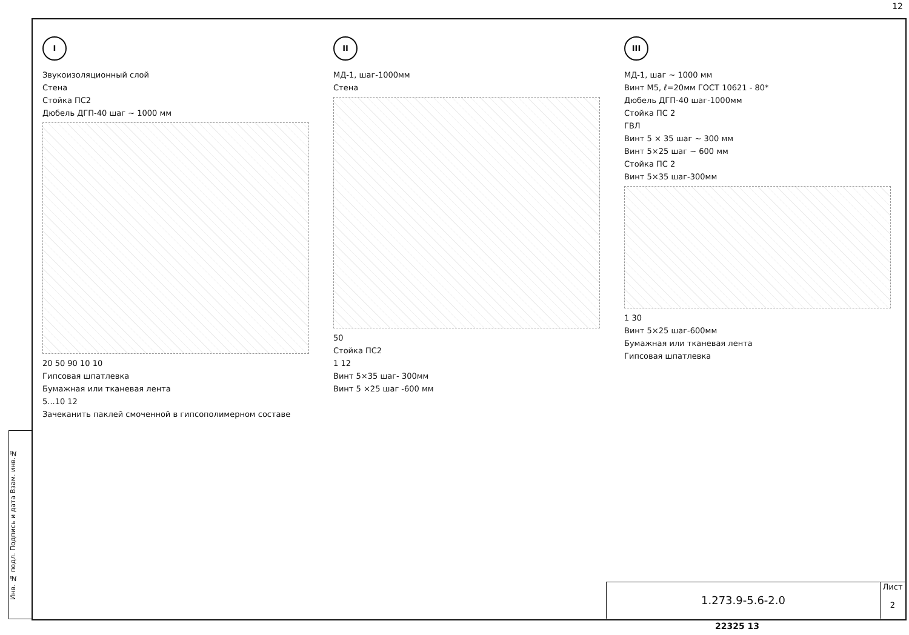12
Инв. № подл. Подпись и дата Взам. инв.№
I
Звукоизоляционный слой
Стена
Стойка ПС2
Дюбель ДГП-40 шаг ~ 1000 мм
20 50 90 10 10
Гипсовая шпатлевка
Бумажная или тканевая лента
5...10 12
Зачеканить паклей смоченной в гипсополимерном составе
II
МД-1, шаг-1000мм
Стена
50
Стойка ПС2
1 12
Винт 5×35 шаг- 300мм
Винт 5 ×25 шаг -600 мм
III
МД-1, шаг ~ 1000 мм
Винт М5, ℓ=20мм ГОСТ 10621 - 80*
Дюбель ДГП-40 шаг-1000мм
Стойка ПС 2
ГВЛ
Винт 5 × 35 шаг ~ 300 мм
Винт 5×25 шаг ~ 600 мм
Стойка ПС 2
Винт 5×35 шаг-300мм
1 30
Винт 5×25 шаг-600мм
Бумажная или тканевая лента
Гипсовая шпатлевка
1.273.9-5.6-2.0
Лист
2
22325 13